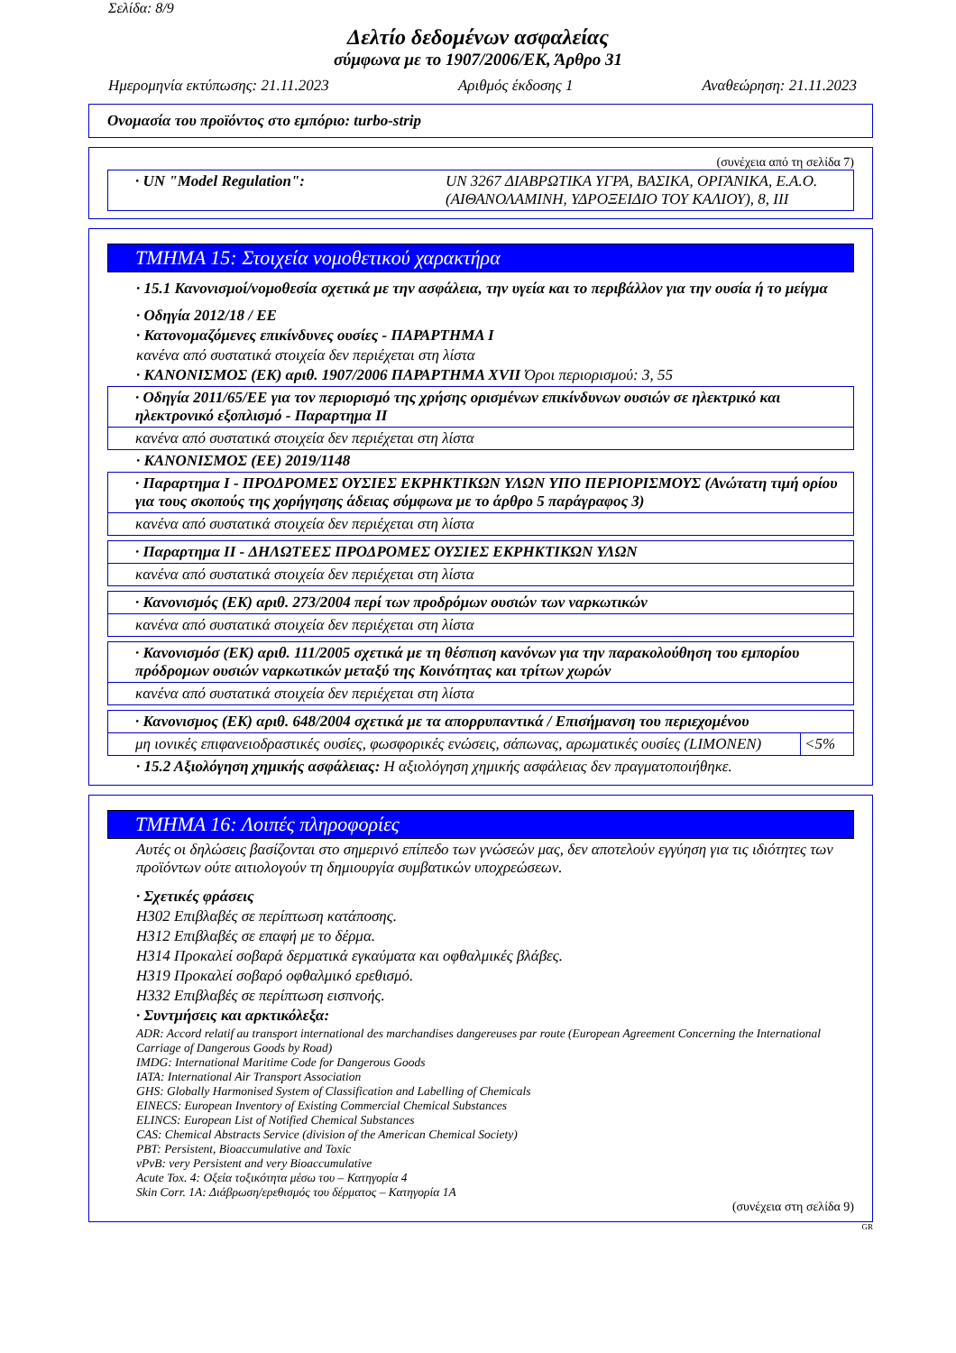Σελίδα: 8/9
Δελτίο δεδομένων ασφαλείας
σύμφωνα με το 1907/2006/ΕΚ, Άρθρο 31
Ημερομηνία εκτύπωσης: 21.11.2023 Αριθμός έκδοσης 1 Αναθεώρηση: 21.11.2023
Ονομασία του προϊόντος στο εμπόριο: turbo-strip
(συνέχεια από τη σελίδα 7)
| · UN "Model Regulation": | UN 3267 ΔΙΑΒΡΩΤΙΚΑ ΥΓΡΑ, ΒΑΣΙΚΑ, ΟΡΓΑΝΙΚΑ, Ε.Α.Ο. (ΑΙΘΑΝΟΛΑΜΙΝΗ, ΥΔΡΟΞΕΙΔΙΟ ΤΟΥ ΚΑΛΙΟΥ), 8, III |
ΤΜΗΜΑ 15: Στοιχεία νομοθετικού χαρακτήρα
· 15.1 Κανονισμοί/νομοθεσία σχετικά με την ασφάλεια, την υγεία και το περιβάλλον για την ουσία ή το μείγμα
· Οδηγία 2012/18 / ΕΕ
· Κατονομαζόμενες επικίνδυνες ουσίες - ΠΑΡΑΡΤΗΜΑ I
κανένα από συστατικά στοιχεία δεν περιέχεται στη λίστα
· ΚΑΝΟΝΙΣΜΟΣ (ΕΚ) αριθ. 1907/2006 ΠΑΡΑΡΤΗΜΑ XVII Όροι περιορισμού: 3, 55
| · Οδηγία 2011/65/ΕΕ για τον περιορισμό της χρήσης ορισμένων επικίνδυνων ουσιών σε ηλεκτρικό και ηλεκτρονικό εξοπλισμό - Παραρτημα II |
| κανένα από συστατικά στοιχεία δεν περιέχεται στη λίστα |
· ΚΑΝΟΝΙΣΜΟΣ (ΕΕ) 2019/1148
| · Παραρτημα I - ΠΡΟΔΡΟΜΕΣ ΟΥΣΙΕΣ ΕΚΡΗΚΤΙΚΩΝ ΥΛΩΝ ΥΠΟ ΠΕΡΙΟΡΙΣΜΟΥΣ (Ανώτατη τιμή ορίου για τους σκοπούς της χορήγησης άδειας σύμφωνα με το άρθρο 5 παράγραφος 3) |
| κανένα από συστατικά στοιχεία δεν περιέχεται στη λίστα |
| · Παραρτημα II - ΔΗΛΩΤΕΕΣ ΠΡΟΔΡΟΜΕΣ ΟΥΣΙΕΣ ΕΚΡΗΚΤΙΚΩΝ ΥΛΩΝ |
| κανένα από συστατικά στοιχεία δεν περιέχεται στη λίστα |
| · Κανονισμός (ΕΚ) αριθ. 273/2004 περί των προδρόμων ουσιών των ναρκωτικών |
| κανένα από συστατικά στοιχεία δεν περιέχεται στη λίστα |
| · Κανονισμόσ (ΕΚ) αριθ. 111/2005 σχετικά με τη θέσπιση κανόνων για την παρακολούθηση του εμπορίου πρόδρομων ουσιών ναρκωτικών μεταξύ της Κοινότητας και τρίτων χωρών |
| κανένα από συστατικά στοιχεία δεν περιέχεται στη λίστα |
| · Κανονισμος (ΕΚ) αριθ. 648/2004 σχετικά με τα απορρυπαντικά / Επισήμανση του περιεχομένου | |
| μη ιονικές επιφανειοδραστικές ουσίες, φωσφορικές ενώσεις, σάπωνας, αρωματικές ουσίες (LIMONEN) | <5% |
· 15.2 Αξιολόγηση χημικής ασφάλειας: Η αξιολόγηση χημικής ασφάλειας δεν πραγματοποιήθηκε.
ΤΜΗΜΑ 16: Λοιπές πληροφορίες
Αυτές οι δηλώσεις βασίζονται στο σημερινό επίπεδο των γνώσεών μας, δεν αποτελούν εγγύηση για τις ιδιότητες των προϊόντων ούτε αιτιολογούν τη δημιουργία συμβατικών υποχρεώσεων.
· Σχετικές φράσεις
H302 Επιβλαβές σε περίπτωση κατάποσης.
H312 Επιβλαβές σε επαφή με το δέρμα.
H314 Προκαλεί σοβαρά δερματικά εγκαύματα και οφθαλμικές βλάβες.
H319 Προκαλεί σοβαρό οφθαλμικό ερεθισμό.
H332 Επιβλαβές σε περίπτωση εισπνοής.
· Συντμήσεις και αρκτικόλεξα:
ADR: Accord relatif au transport international des marchandises dangereuses par route (European Agreement Concerning the International Carriage of Dangerous Goods by Road)
IMDG: International Maritime Code for Dangerous Goods
IATA: International Air Transport Association
GHS: Globally Harmonised System of Classification and Labelling of Chemicals
EINECS: European Inventory of Existing Commercial Chemical Substances
ELINCS: European List of Notified Chemical Substances
CAS: Chemical Abstracts Service (division of the American Chemical Society)
PBT: Persistent, Bioaccumulative and Toxic
vPvB: very Persistent and very Bioaccumulative
Acute Tox. 4: Οξεία τοξικότητα μέσω του – Κατηγορία 4
Skin Corr. 1A: Διάβρωση/ερεθισμός του δέρματος – Κατηγορία 1A
(συνέχεια στη σελίδα 9)
GR